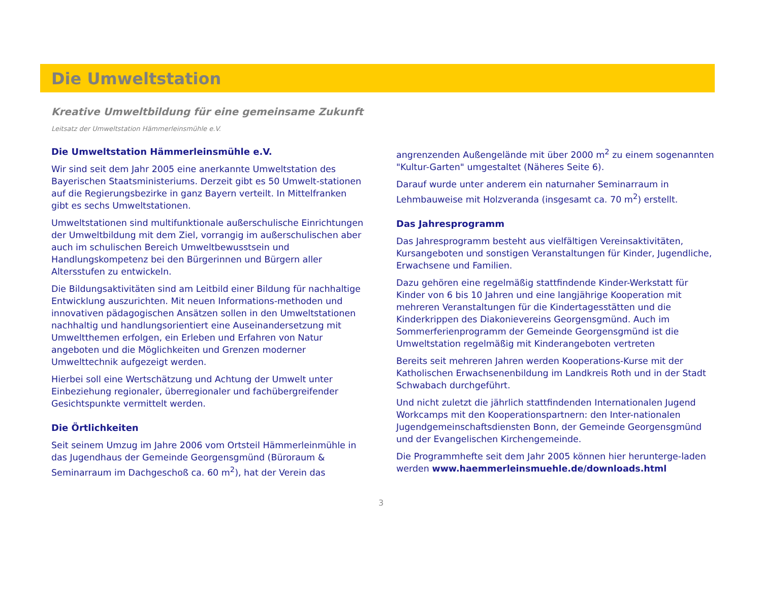Die Umweltstation
Kreative Umweltbildung für eine gemeinsame Zukunft
Leitsatz der Umweltstation Hämmerleinsmühle e.V.
Die Umweltstation Hämmerleinsmühle e.V.
Wir sind seit dem Jahr 2005 eine anerkannte Umweltstation des Bayerischen Staatsministeriums. Derzeit gibt es 50 Umwelt-stationen auf die Regierungsbezirke in ganz Bayern verteilt. In Mittelfranken gibt es sechs Umweltstationen.
Umweltstationen sind multifunktionale außerschulische Einrichtungen der Umweltbildung mit dem Ziel, vorrangig im außerschulischen aber auch im schulischen Bereich Umweltbewusstsein und Handlungskompetenz bei den Bürgerinnen und Bürgern aller Altersstufen zu entwickeln.
Die Bildungsaktivitäten sind am Leitbild einer Bildung für nachhaltige Entwicklung auszurichten. Mit neuen Informations-methoden und innovativen pädagogischen Ansätzen sollen in den Umweltstationen nachhaltig und handlungsorientiert eine Auseinandersetzung mit Umweltthemen erfolgen, ein Erleben und Erfahren von Natur angeboten und die Möglichkeiten und Grenzen moderner Umwelttechnik aufgezeigt werden.
Hierbei soll eine Wertschätzung und Achtung der Umwelt unter Einbeziehung regionaler, überregionaler und fachübergreifender Gesichtspunkte vermittelt werden.
Die Örtlichkeiten
Seit seinem Umzug im Jahre 2006 vom Ortsteil Hämmerleinmühle in das Jugendhaus der Gemeinde Georgensgmünd (Büroraum & Seminarraum im Dachgeschoß ca. 60 m<sup>2</sup>), hat der Verein das
angrenzenden Außengelände mit über 2000 m<sup>2</sup> zu einem sogenannten "Kultur-Garten" umgestaltet (Näheres Seite 6).
Darauf wurde unter anderem ein naturnaher Seminarraum in Lehmbauweise mit Holzveranda (insgesamt ca. 70 m<sup>2</sup>) erstellt.
Das Jahresprogramm
Das Jahresprogramm besteht aus vielfältigen Vereinsaktivitäten, Kursangeboten und sonstigen Veranstaltungen für Kinder, Jugendliche, Erwachsene und Familien.
Dazu gehören eine regelmäßig stattfindende Kinder-Werkstatt für Kinder von 6 bis 10 Jahren und eine langjährige Kooperation mit mehreren Veranstaltungen für die Kindertagesstätten und die Kinderkrippen des Diakonievereins Georgensgmünd. Auch im Sommerferienprogramm der Gemeinde Georgensgmünd ist die Umweltstation regelmäßig mit Kinderangeboten vertreten
Bereits seit mehreren Jahren werden Kooperations-Kurse mit der Katholischen Erwachsenenbildung im Landkreis Roth und in der Stadt Schwabach durchgeführt.
Und nicht zuletzt die jährlich stattfindenden Internationalen Jugend Workcamps mit den Kooperationspartnern: den Inter-nationalen Jugendgemeinschaftsdiensten Bonn, der Gemeinde Georgensgmünd und der Evangelischen Kirchengemeinde.
Die Programmhefte seit dem Jahr 2005 können hier herunterge-laden werden www.haemmerleinsmuehle.de/downloads.html
3